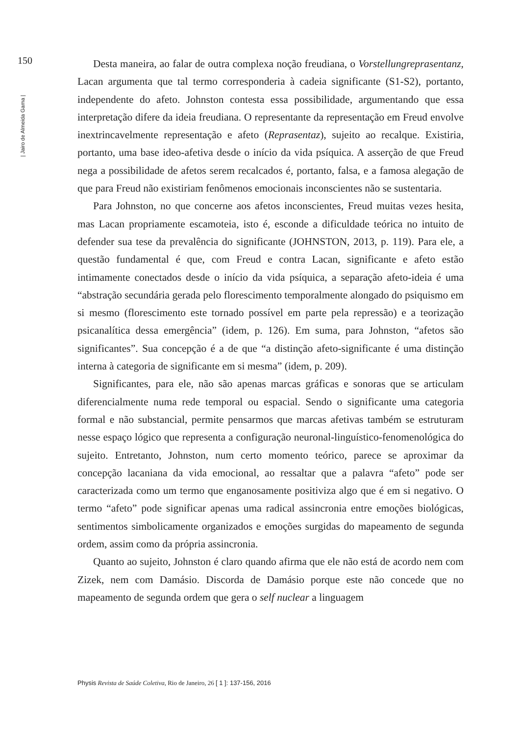150
| Jairo de Almeida Gama |
Desta maneira, ao falar de outra complexa noção freudiana, o Vorstellungreprasentanz, Lacan argumenta que tal termo corresponderia à cadeia significante (S1-S2), portanto, independente do afeto. Johnston contesta essa possibilidade, argumentando que essa interpretação difere da ideia freudiana. O representante da representação em Freud envolve inextrincavelmente representação e afeto (Reprasentaz), sujeito ao recalque. Existiria, portanto, uma base ideo-afetiva desde o início da vida psíquica. A asserção de que Freud nega a possibilidade de afetos serem recalcados é, portanto, falsa, e a famosa alegação de que para Freud não existiriam fenômenos emocionais inconscientes não se sustentaria.
Para Johnston, no que concerne aos afetos inconscientes, Freud muitas vezes hesita, mas Lacan propriamente escamoteia, isto é, esconde a dificuldade teórica no intuito de defender sua tese da prevalência do significante (JOHNSTON, 2013, p. 119). Para ele, a questão fundamental é que, com Freud e contra Lacan, significante e afeto estão intimamente conectados desde o início da vida psíquica, a separação afeto-ideia é uma “abstração secundária gerada pelo florescimento temporalmente alongado do psiquismo em si mesmo (florescimento este tornado possível em parte pela repressão) e a teorização psicanalítica dessa emergência” (idem, p. 126). Em suma, para Johnston, “afetos são significantes”. Sua concepção é a de que “a distinção afeto-significante é uma distinção interna à categoria de significante em si mesma” (idem, p. 209).
Significantes, para ele, não são apenas marcas gráficas e sonoras que se articulam diferencialmente numa rede temporal ou espacial. Sendo o significante uma categoria formal e não substancial, permite pensarmos que marcas afetivas também se estruturam nesse espaço lógico que representa a configuração neuronal-linguístico-fenomenológica do sujeito. Entretanto, Johnston, num certo momento teórico, parece se aproximar da concepção lacaniana da vida emocional, ao ressaltar que a palavra “afeto” pode ser caracterizada como um termo que enganosamente positiviza algo que é em si negativo. O termo “afeto” pode significar apenas uma radical assincronia entre emoções biológicas, sentimentos simbolicamente organizados e emoções surgidas do mapeamento de segunda ordem, assim como da própria assincronia.
Quanto ao sujeito, Johnston é claro quando afirma que ele não está de acordo nem com Zizek, nem com Damásio. Discorda de Damásio porque este não concede que no mapeamento de segunda ordem que gera o self nuclear a linguagem
Physis Revista de Saúde Coletiva, Rio de Janeiro, 26 [ 1 ]: 137-156, 2016